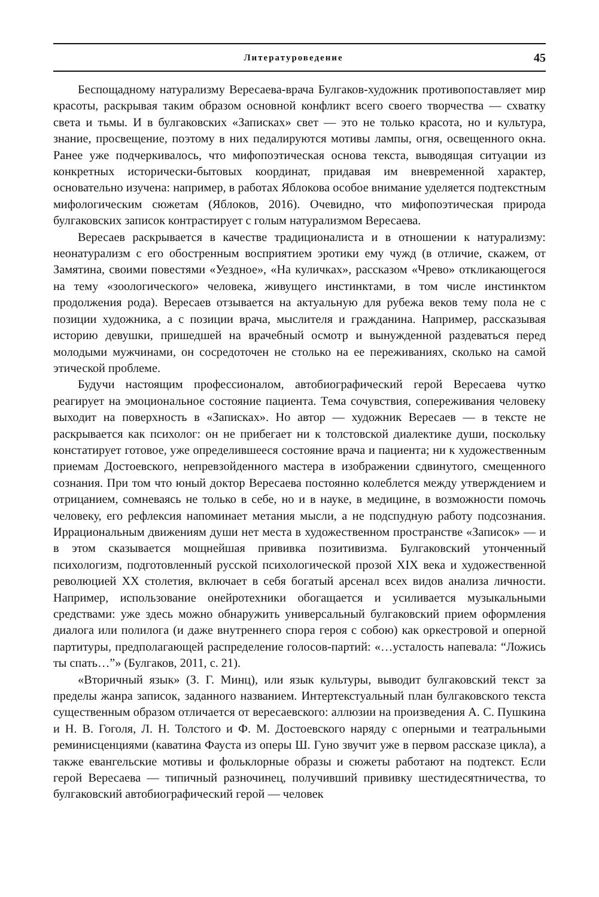Литературоведение 45
Беспощадному натурализму Вересаева-врача Булгаков-художник противопоставляет мир красоты, раскрывая таким образом основной конфликт всего своего творчества — схватку света и тьмы. И в булгаковских «Записках» свет — это не только красота, но и культура, знание, просвещение, поэтому в них педалируются мотивы лампы, огня, освещенного окна. Ранее уже подчеркивалось, что мифопоэтическая основа текста, выводящая ситуации из конкретных исторически-бытовых координат, придавая им вневременной характер, основательно изучена: например, в работах Яблокова особое внимание уделяется подтекстным мифологическим сюжетам (Яблоков, 2016). Очевидно, что мифопоэтическая природа булгаковских записок контрастирует с голым натурализмом Вересаева.
Вересаев раскрывается в качестве традиционалиста и в отношении к натурализму: неонатурализм с его обостренным восприятием эротики ему чужд (в отличие, скажем, от Замятина, своими повестями «Уездное», «На куличках», рассказом «Чрево» откликающегося на тему «зоологического» человека, живущего инстинктами, в том числе инстинктом продолжения рода). Вересаев отзывается на актуальную для рубежа веков тему пола не с позиции художника, а с позиции врача, мыслителя и гражданина. Например, рассказывая историю девушки, пришедшей на врачебный осмотр и вынужденной раздеваться перед молодыми мужчинами, он сосредоточен не столько на ее переживаниях, сколько на самой этической проблеме.
Будучи настоящим профессионалом, автобиографический герой Вересаева чутко реагирует на эмоциональное состояние пациента. Тема сочувствия, сопереживания человеку выходит на поверхность в «Записках». Но автор — художник Вересаев — в тексте не раскрывается как психолог: он не прибегает ни к толстовской диалектике души, поскольку констатирует готовое, уже определившееся состояние врача и пациента; ни к художественным приемам Достоевского, непревзойденного мастера в изображении сдвинутого, смещенного сознания. При том что юный доктор Вересаева постоянно колеблется между утверждением и отрицанием, сомневаясь не только в себе, но и в науке, в медицине, в возможности помочь человеку, его рефлексия напоминает метания мысли, а не подспудную работу подсознания. Иррациональным движениям души нет места в художественном пространстве «Записок» — и в этом сказывается мощнейшая прививка позитивизма. Булгаковский утонченный психологизм, подготовленный русской психологической прозой XIX века и художественной революцией XX столетия, включает в себя богатый арсенал всех видов анализа личности. Например, использование онейротехники обогащается и усиливается музыкальными средствами: уже здесь можно обнаружить универсальный булгаковский прием оформления диалога или полилога (и даже внутреннего спора героя с собою) как оркестровой и оперной партитуры, предполагающей распределение голосов-партий: «…усталость напевала: “Ложись ты спать…”» (Булгаков, 2011, с. 21).
«Вторичный язык» (З. Г. Минц), или язык культуры, выводит булгаковский текст за пределы жанра записок, заданного названием. Интертекстуальный план булгаковского текста существенным образом отличается от вересаевского: аллюзии на произведения А. С. Пушкина и Н. В. Гоголя, Л. Н. Толстого и Ф. М. Достоевского наряду с оперными и театральными реминисценциями (каватина Фауста из оперы Ш. Гуно звучит уже в первом рассказе цикла), а также евангельские мотивы и фольклорные образы и сюжеты работают на подтекст. Если герой Вересаева — типичный разночинец, получивший прививку шестидесятничества, то булгаковский автобиографический герой — человек